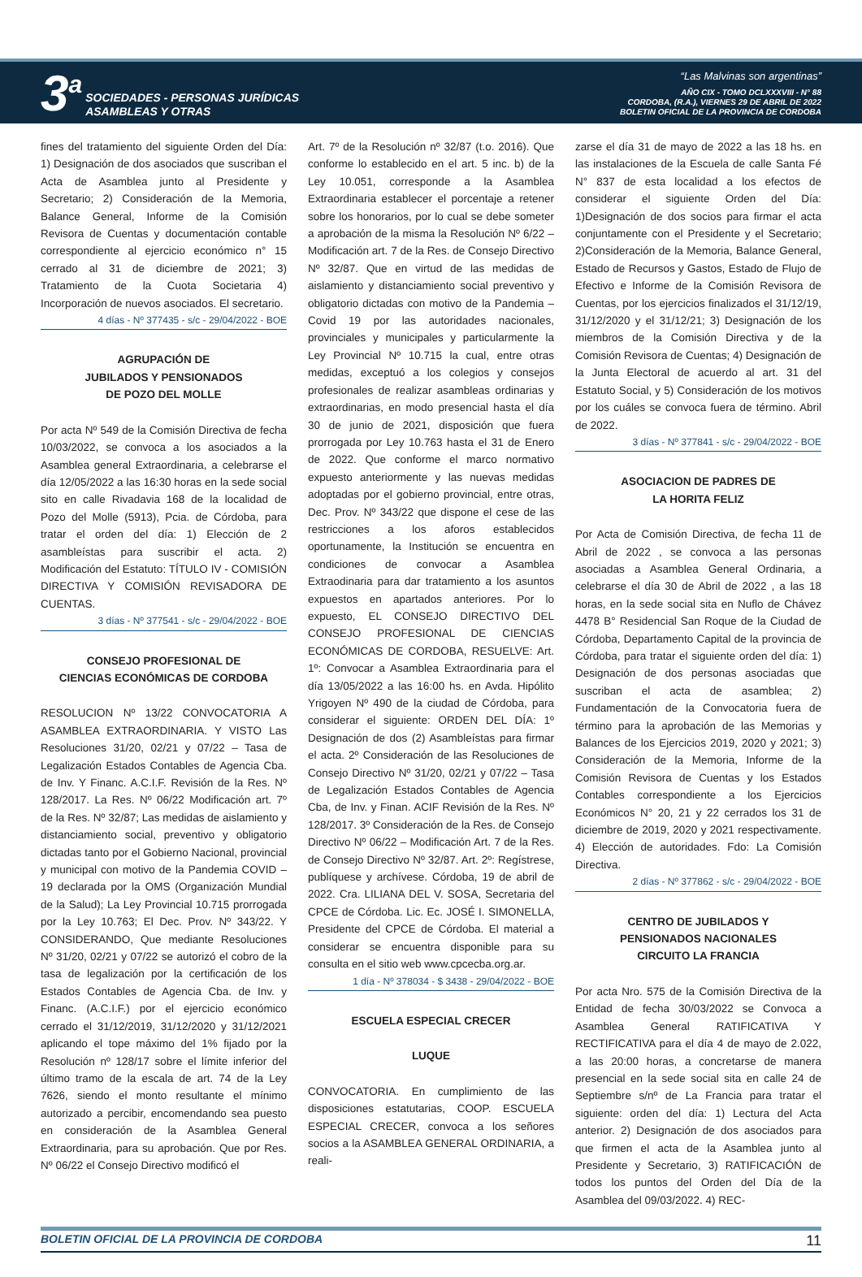3<sup>a</sup>
SOCIEDADES - PERSONAS JURÍDICAS
ASAMBLEAS Y OTRAS
“Las Malvinas son argentinas”
AÑO CIX - TOMO DCLXXXVIII - N° 88
CORDOBA, (R.A.), VIERNES 29 DE ABRIL DE 2022
BOLETIN OFICIAL DE LA PROVINCIA DE CORDOBA
fines del tratamiento del siguiente Orden del Día: 1) Designación de dos asociados que suscriban el Acta de Asamblea junto al Presidente y Secretario; 2) Consideración de la Memoria, Balance General, Informe de la Comisión Revisora de Cuentas y documentación contable correspondiente al ejercicio económico n° 15 cerrado al 31 de diciembre de 2021; 3) Tratamiento de la Cuota Societaria 4) Incorporación de nuevos asociados. El secretario.
4 días - Nº 377435 - s/c - 29/04/2022 - BOE
AGRUPACIÓN DE
JUBILADOS Y PENSIONADOS
DE POZO DEL MOLLE
Por acta Nº 549 de la Comisión Directiva de fecha 10/03/2022, se convoca a los asociados a la Asamblea general Extraordinaria, a celebrarse el día 12/05/2022 a las 16:30 horas en la sede social sito en calle Rivadavia 168 de la localidad de Pozo del Molle (5913), Pcia. de Córdoba, para tratar el orden del día: 1) Elección de 2 asambleístas para suscribir el acta. 2) Modificación del Estatuto: TÍTULO IV - COMISIÓN DIRECTIVA Y COMISIÓN REVISADORA DE CUENTAS.
3 días - Nº 377541 - s/c - 29/04/2022 - BOE
CONSEJO PROFESIONAL DE
CIENCIAS ECONÓMICAS DE CORDOBA
RESOLUCION Nº 13/22 CONVOCATORIA A ASAMBLEA EXTRAORDINARIA. Y VISTO Las Resoluciones 31/20, 02/21 y 07/22 – Tasa de Legalización Estados Contables de Agencia Cba. de Inv. Y Financ. A.C.I.F. Revisión de la Res. Nº 128/2017. La Res. Nº 06/22 Modificación art. 7º de la Res. Nº 32/87; Las medidas de aislamiento y distanciamiento social, preventivo y obligatorio dictadas tanto por el Gobierno Nacional, provincial y municipal con motivo de la Pandemia COVID – 19 declarada por la OMS (Organización Mundial de la Salud); La Ley Provincial 10.715 prorrogada por la Ley 10.763; El Dec. Prov. Nº 343/22. Y CONSIDERANDO, Que mediante Resoluciones Nº 31/20, 02/21 y 07/22 se autorizó el cobro de la tasa de legalización por la certificación de los Estados Contables de Agencia Cba. de Inv. y Financ. (A.C.I.F.) por el ejercicio económico cerrado el 31/12/2019, 31/12/2020 y 31/12/2021 aplicando el tope máximo del 1% fijado por la Resolución nº 128/17 sobre el límite inferior del último tramo de la escala de art. 74 de la Ley 7626, siendo el monto resultante el mínimo autorizado a percibir, encomendando sea puesto en consideración de la Asamblea General Extraordinaria, para su aprobación. Que por Res. Nº 06/22 el Consejo Directivo modificó el
Art. 7º de la Resolución nº 32/87 (t.o. 2016). Que conforme lo establecido en el art. 5 inc. b) de la Ley 10.051, corresponde a la Asamblea Extraordinaria establecer el porcentaje a retener sobre los honorarios, por lo cual se debe someter a aprobación de la misma la Resolución Nº 6/22 – Modificación art. 7 de la Res. de Consejo Directivo Nº 32/87. Que en virtud de las medidas de aislamiento y distanciamiento social preventivo y obligatorio dictadas con motivo de la Pandemia – Covid 19 por las autoridades nacionales, provinciales y municipales y particularmente la Ley Provincial Nº 10.715 la cual, entre otras medidas, exceptuó a los colegios y consejos profesionales de realizar asambleas ordinarias y extraordinarias, en modo presencial hasta el día 30 de junio de 2021, disposición que fuera prorrogada por Ley 10.763 hasta el 31 de Enero de 2022. Que conforme el marco normativo expuesto anteriormente y las nuevas medidas adoptadas por el gobierno provincial, entre otras, Dec. Prov. Nº 343/22 que dispone el cese de las restricciones a los aforos establecidos oportunamente, la Institución se encuentra en condiciones de convocar a Asamblea Extraodinaria para dar tratamiento a los asuntos expuestos en apartados anteriores. Por lo expuesto, EL CONSEJO DIRECTIVO DEL CONSEJO PROFESIONAL DE CIENCIAS ECONÓMICAS DE CORDOBA, RESUELVE: Art. 1º: Convocar a Asamblea Extraordinaria para el día 13/05/2022 a las 16:00 hs. en Avda. Hipólito Yrigoyen Nº 490 de la ciudad de Córdoba, para considerar el siguiente: ORDEN DEL DÍA: 1º Designación de dos (2) Asambleístas para firmar el acta. 2º Consideración de las Resoluciones de Consejo Directivo Nº 31/20, 02/21 y 07/22 – Tasa de Legalización Estados Contables de Agencia Cba, de Inv. y Finan. ACIF Revisión de la Res. Nº 128/2017. 3º Consideración de la Res. de Consejo Directivo Nº 06/22 – Modificación Art. 7 de la Res. de Consejo Directivo Nº 32/87. Art. 2º: Regístrese, publíquese y archívese. Córdoba, 19 de abril de 2022. Cra. LILIANA DEL V. SOSA, Secretaria del CPCE de Córdoba. Lic. Ec. JOSÉ I. SIMONELLA, Presidente del CPCE de Córdoba. El material a considerar se encuentra disponible para su consulta en el sitio web www.cpcecba.org.ar.
1 día - Nº 378034 - $ 3438 - 29/04/2022 - BOE
ESCUELA ESPECIAL CRECER
LUQUE
CONVOCATORIA. En cumplimiento de las disposiciones estatutarias, COOP. ESCUELA ESPECIAL CRECER, convoca a los señores socios a la ASAMBLEA GENERAL ORDINARIA, a reali-
zarse el día 31 de mayo de 2022 a las 18 hs. en las instalaciones de la Escuela de calle Santa Fé N° 837 de esta localidad a los efectos de considerar el siguiente Orden del Día: 1)Designación de dos socios para firmar el acta conjuntamente con el Presidente y el Secretario; 2)Consideración de la Memoria, Balance General, Estado de Recursos y Gastos, Estado de Flujo de Efectivo e Informe de la Comisión Revisora de Cuentas, por los ejercicios finalizados el 31/12/19, 31/12/2020 y el 31/12/21; 3) Designación de los miembros de la Comisión Directiva y de la Comisión Revisora de Cuentas; 4) Designación de la Junta Electoral de acuerdo al art. 31 del Estatuto Social, y 5) Consideración de los motivos por los cuáles se convoca fuera de término. Abril de 2022.
3 días - Nº 377841 - s/c - 29/04/2022 - BOE
ASOCIACION DE PADRES DE
LA HORITA FELIZ
Por Acta de Comisión Directiva, de fecha 11 de Abril de 2022 , se convoca a las personas asociadas a Asamblea General Ordinaria, a celebrarse el día 30 de Abril de 2022 , a las 18 horas, en la sede social sita en Nuflo de Chávez 4478 B° Residencial San Roque de la Ciudad de Córdoba, Departamento Capital de la provincia de Córdoba, para tratar el siguiente orden del día: 1) Designación de dos personas asociadas que suscriban el acta de asamblea; 2) Fundamentación de la Convocatoria fuera de término para la aprobación de las Memorias y Balances de los Ejercicios 2019, 2020 y 2021; 3) Consideración de la Memoria, Informe de la Comisión Revisora de Cuentas y los Estados Contables correspondiente a los Ejercicios Económicos N° 20, 21 y 22 cerrados los 31 de diciembre de 2019, 2020 y 2021 respectivamente. 4) Elección de autoridades. Fdo: La Comisión Directiva.
2 días - Nº 377862 - s/c - 29/04/2022 - BOE
CENTRO DE JUBILADOS Y
PENSIONADOS NACIONALES
CIRCUITO LA FRANCIA
Por acta Nro. 575 de la Comisión Directiva de la Entidad de fecha 30/03/2022 se Convoca a Asamblea General RATIFICATIVA Y RECTIFICATIVA para el día 4 de mayo de 2.022, a las 20:00 horas, a concretarse de manera presencial en la sede social sita en calle 24 de Septiembre s/nº de La Francia para tratar el siguiente: orden del día: 1) Lectura del Acta anterior. 2) Designación de dos asociados para que firmen el acta de la Asamblea junto al Presidente y Secretario, 3) RATIFICACIÓN de todos los puntos del Orden del Día de la Asamblea del 09/03/2022. 4) REC-
BOLETIN OFICIAL DE LA PROVINCIA DE CORDOBA 11